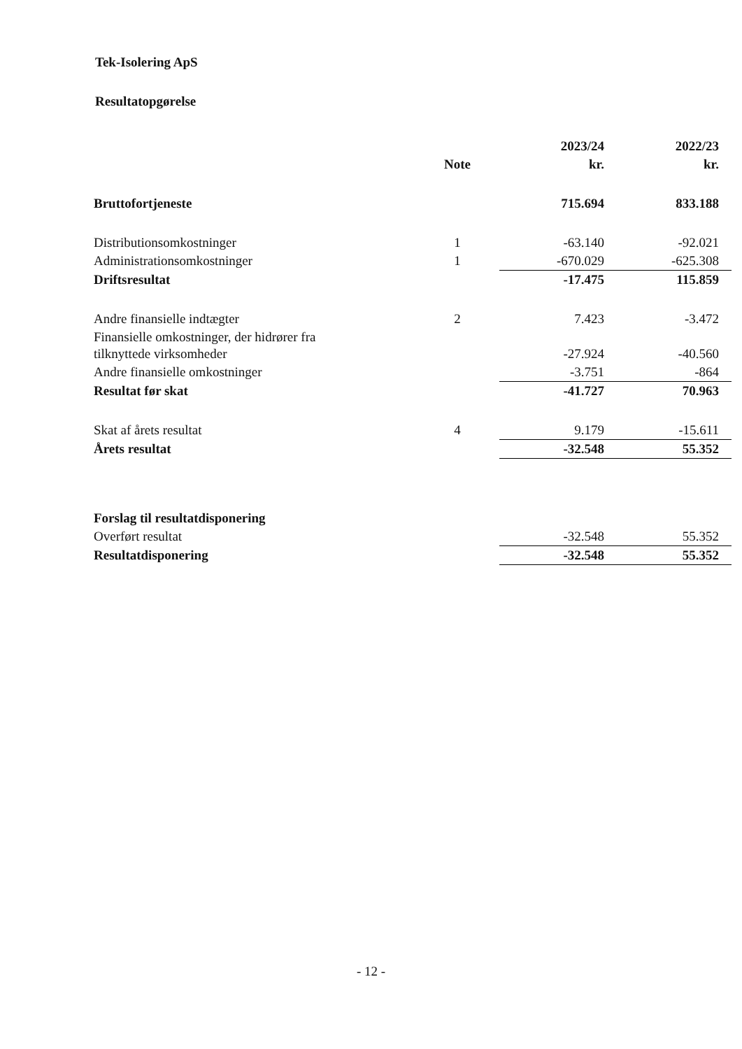Tek-Isolering ApS
Resultatopgørelse
| | | 2023/24 | 2022/23 |
| --- | --- | --- | --- |
| | Note | kr. | kr. |
| Bruttofortjeneste | | 715.694 | 833.188 |
| Distributionsomkostninger | 1 | -63.140 | -92.021 |
| Administrationsomkostninger | 1 | -670.029 | -625.308 |
| Driftsresultat | | -17.475 | 115.859 |
| Andre finansielle indtægter | 2 | 7.423 | -3.472 |
| Finansielle omkostninger, der hidrører fra tilknyttede virksomheder | | -27.924 | -40.560 |
| Andre finansielle omkostninger | | -3.751 | -864 |
| Resultat før skat | | -41.727 | 70.963 |
| Skat af årets resultat | 4 | 9.179 | -15.611 |
| Årets resultat | | -32.548 | 55.352 |
| Forslag til resultatdisponering | | | |
| Overført resultat | | -32.548 | 55.352 |
| Resultatdisponering | | -32.548 | 55.352 |
- 12 -